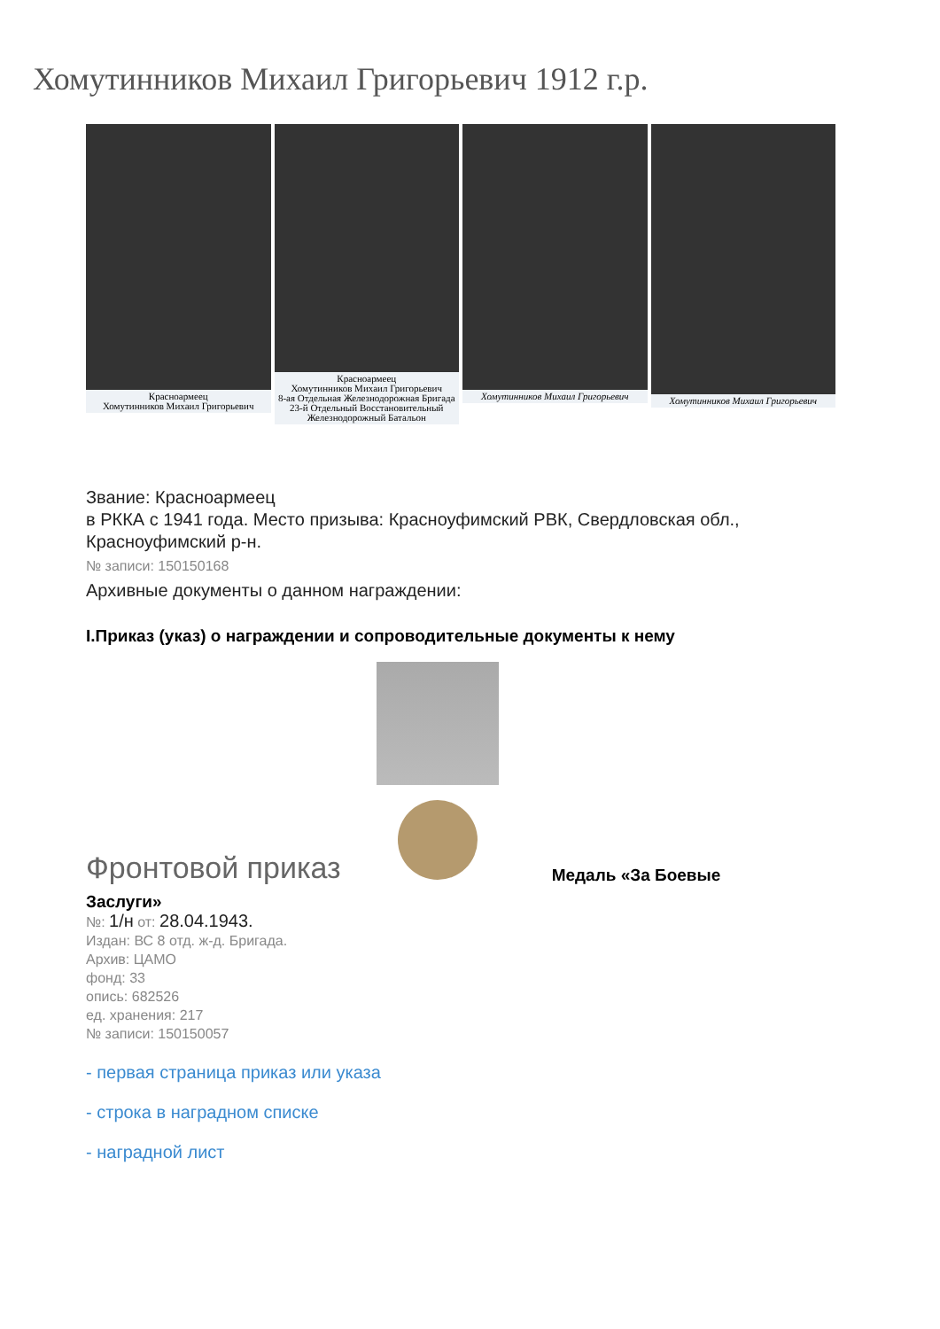Хомутинников Михаил Григорьевич 1912 г.р.
Красноармеец
Хомутинников Михаил Григорьевич
Красноармеец
Хомутинников Михаил Григорьевич
8-ая Отдельная Железнодорожная Бригада
23-й Отдельный Восстановительный
Железнодорожный Батальон
Хомутинников Михаил Григорьевич
Хомутинников Михаил Григорьевич
Звание: Красноармеец
в РККА с 1941 года. Место призыва: Красноуфимский РВК, Свердловская обл.,
Красноуфимский р-н.
№ записи: 150150168
Архивные документы о данном награждении:
I.Приказ (указ) о награждении и сопроводительные документы к нему
Фронтовой приказ
Медаль «За Боевые
Заслуги»
№: 1/н от: 28.04.1943.
Издан: ВС 8 отд. ж-д. Бригада.
Архив: ЦАМО
фонд: 33
опись: 682526
ед. хранения: 217
№ записи: 150150057
- первая страница приказ или указа
- строка в наградном списке
- наградной лист